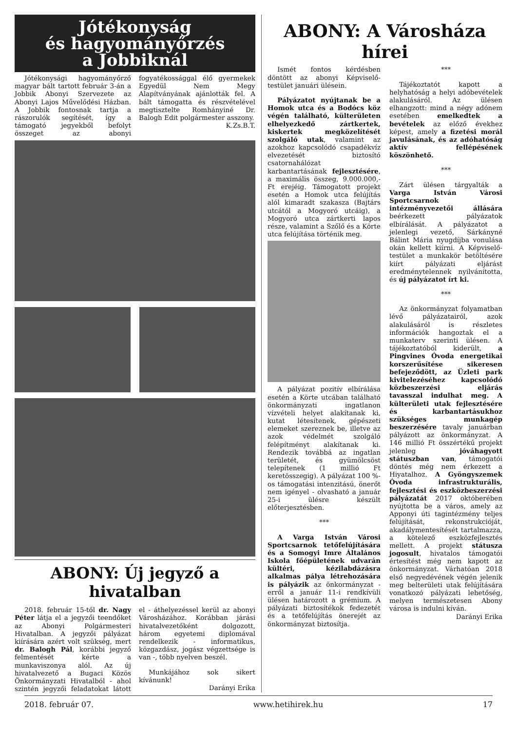Jótékonyság
és hagyományőrzés
a Jobbiknál
Jótékonysági hagyományőrző magyar bált tartott február 3-án a Jobbik Abonyi Szervezete az Abonyi Lajos Művelődési Házban. A Jobbik fontosnak tartja a rászorulók segítését, így a támogató jegyekből befolyt összeget az abonyi fogyatékossággal élő gyermekek Egyedül Nem Megy Alapítványának ajánlották fel. A bált támogatta és részvételével megtisztelte Romhányiné Dr. Balogh Edit polgármester asszony.
K.Zs.B.T.
ABONY: Új jegyző a hivatalban
2018. február 15-től dr. Nagy Péter látja el a jegyzői teendőket az Abonyi Polgármesteri Hivatalban. A jegyzői pályázat kiírására azért volt szükség, mert dr. Balogh Pál, korábbi jegyző felmentését kérte a munkaviszonya alól. Az új hivatalvezető a Bugaci Közös Önkormányzati Hivatalból - ahol szintén jegyzői feladatokat látott el - áthelyezéssel kerül az abonyi Városházához. Korábban járási hivatalvezetőként dolgozott, három egyetemi diplomával rendelkezik - informatikus, közgazdász, jogász végzettsége is van -, több nyelven beszél.
Munkájához sok sikert kívánunk!
Darányi Erika
ABONY: A Városháza hírei
Ismét fontos kérdésben döntött az abonyi Képviselő-testület januári ülésein.
Pályázatot nyújtanak be a Homok utca és a Bodócs köz végén található, külterületen elhelyezkedő zártkertek, kiskertek megközelítését szolgáló utak, valamint az azokhoz kapcsolódó csapadékvíz elvezetését biztosító csatornahálózat karbantartásának fejlesztésére, a maximális összeg, 9.000.000,- Ft erejéig. Támogatott projekt esetén a Homok utca felújítás alól kimaradt szakasza (Bajtárs utcától a Mogyoró utcáig), a Mogyoró utca zártkerti lapos része, valamint a Szőlő és a Körte utca felújítása történik meg.
A pályázat pozitív elbírálása esetén a Körte utcában található önkormányzati ingatlanon vízvételi helyet alakítanak ki, kutat létesítenek, gépészeti elemeket szereznek be, illetve az azok védelmét szolgáló felépítményt alakítanak ki. Rendezik továbbá az ingatlan területét, és gyümölcsöst telepítenek (1 millió Ft keretösszegig). A pályázat 100 %-os támogatási intenzitású, önerőt nem igényel - olvasható a január 25-i ülésre készült előterjesztésben.
***
A Varga István Városi Sportcsarnok tetőfelújítására és a Somogyi Imre Általános Iskola főépületének udvarán kültéri, kézilabdázásra alkalmas pálya létrehozására is pályázik az önkormányzat - erről a január 11-i rendkívüli ülésen határozott a grémium. A pályázati biztosítékok fedezetét és a tetőfelújítás önerejét az önkormányzat biztosítja.
***
Tájékoztatót kapott a helyhatóság a helyi adóbevételek alakulásáról. Az ülésen elhangzott: mind a négy adónem esetében emelkedtek a bevételek az előző évekhez képest, amely a fizetési morál javulásának, és az adóhatóság aktív fellépésének köszönhető.
***
Zárt ülésen tárgyalták a Varga István Városi Sportcsarnok intézményvezetői állására beérkezett pályázatok elbírálását. A pályázatot a jelenlegi vezető, Sárkányné Bálint Mária nyugdíjba vonulása okán kellett kiírni. A Képviselő-testület a munkakör betöltésére kiírt pályázati eljárást eredménytelennek nyilvánította, és új pályázatot írt ki.
***
Az önkormányzat folyamatban lévő pályázatairól, azok alakulásáról is részletes információk hangoztak el a munkaterv szerinti ülésen. A tájékoztatóból kiderült, a Pingvines Óvoda energetikai korszerűsítése sikeresen befejeződött, az Üzleti park kivitelezéséhez kapcsolódó közbeszerzési eljárás tavasszal indulhat meg. A külterületi utak fejlesztésére és karbantartásukhoz szükséges munkagép beszerzésére tavaly januárban pályázott az önkormányzat. A 146 millió Ft összértékű projekt jelenleg jóváhagyott státuszban van, támogatói döntés még nem érkezett a Hiyatalhoz. A Gyöngyszemek Óvoda infrastrukturális, fejlesztési és eszközbeszerzési pályázatát 2017 októberében nyújtotta be a város, amely az Apponyi úti tagintézmény teljes felújítását, rekonstrukcióját, akadálymentesítését tartalmazza, a kötelező eszközfejlesztés mellett. A projekt státusza jogosult, hivatalos támogatói értesítést még nem kapott az önkormányzat. Várhatóan 2018 első negyedévének végén jelenik meg belterületi utak felújítására vonatkozó pályázati lehetőség, melyen természetesen Abony városa is indulni kíván.
Darányi Erika
2018. február 07. www.hetihirek.hu 17